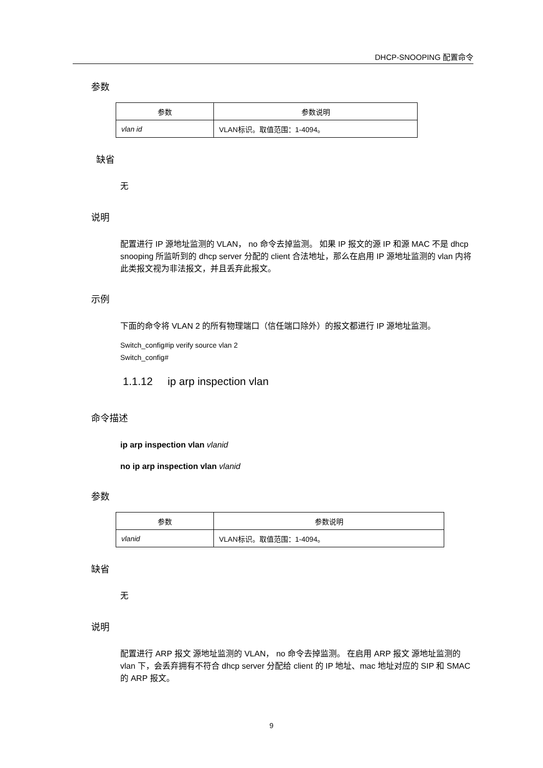DHCP-SNOOPING 配置命令
参数
| 参数 | 参数说明 |
| --- | --- |
| vlan id | VLAN标识。取值范围：1-4094。 |
缺省
无
说明
配置进行 IP 源地址监测的 VLAN， no 命令去掉监测。 如果 IP 报文的源 IP 和源 MAC 不是 dhcp snooping 所监听到的 dhcp server 分配的 client 合法地址，那么在启用 IP 源地址监测的 vlan 内将此类报文视为非法报文，并且丢弃此报文。
示例
下面的命令将 VLAN 2 的所有物理端口（信任端口除外）的报文都进行 IP 源地址监测。
Switch_config#ip verify source vlan 2
Switch_config#
1.1.12 ip arp inspection vlan
命令描述
ip arp inspection vlan vlanid
no ip arp inspection vlan vlanid
参数
| 参数 | 参数说明 |
| --- | --- |
| vlanid | VLAN标识。取值范围：1-4094。 |
缺省
无
说明
配置进行 ARP 报文 源地址监测的 VLAN， no 命令去掉监测。 在启用 ARP 报文 源地址监测的 vlan 下，会丢弃拥有不符合 dhcp server 分配给 client 的 IP 地址、mac 地址对应的 SIP 和 SMAC 的 ARP 报文。
9